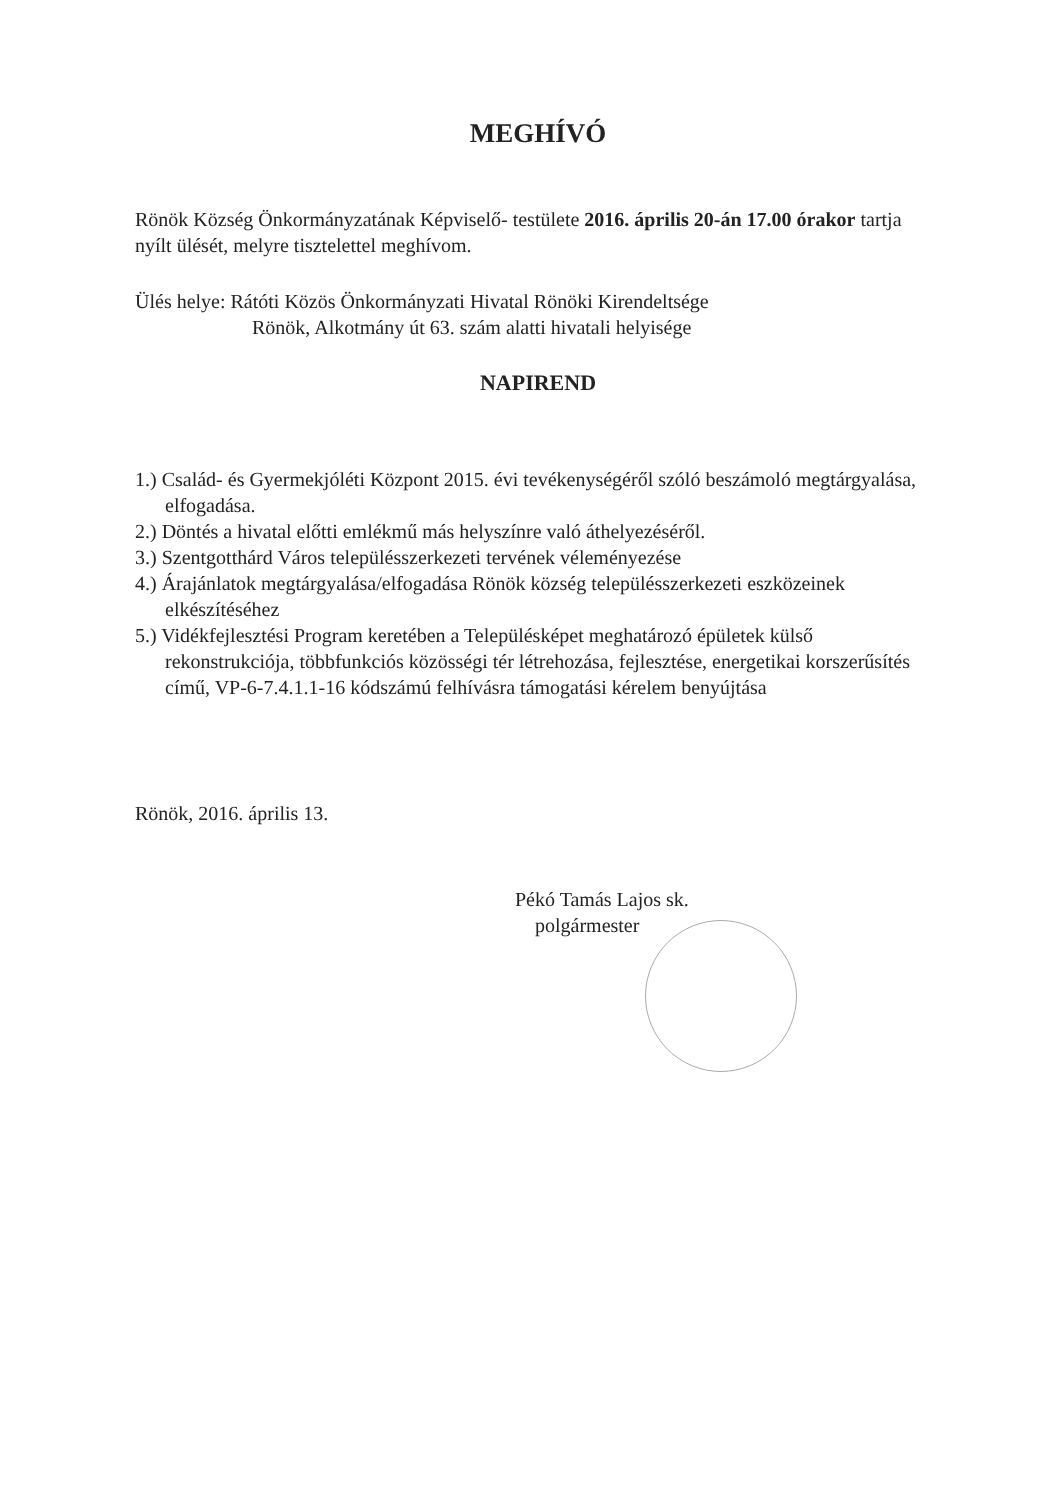MEGHÍVÓ
Rönök Község Önkormányzatának Képviselő- testülete 2016. április 20-án 17.00 órakor tartja nyílt ülését, melyre tisztelettel meghívom.
Ülés helye: Rátóti Közös Önkormányzati Hivatal Rönöki Kirendeltsége
Rönök, Alkotmány út 63. szám alatti hivatali helyisége
NAPIREND
1.) Család- és Gyermekjóléti Központ 2015. évi tevékenységéről szóló beszámoló megtárgyalása, elfogadása.
2.) Döntés a hivatal előtti emlékmű más helyszínre való áthelyezéséről.
3.) Szentgotthárd Város településszerkezeti tervének véleményezése
4.) Árajánlatok megtárgyalása/elfogadása Rönök község településszerkezeti eszközeinek elkészítéséhez
5.) Vidékfejlesztési Program keretében a Településképet meghatározó épületek külső rekonstrukciója, többfunkciós közösségi tér létrehozása, fejlesztése, energetikai korszerűsítés című, VP-6-7.4.1.1-16 kódszámú felhívásra támogatási kérelem benyújtása
Rönök, 2016. április 13.
Pékó Tamás Lajos sk.
polgármester